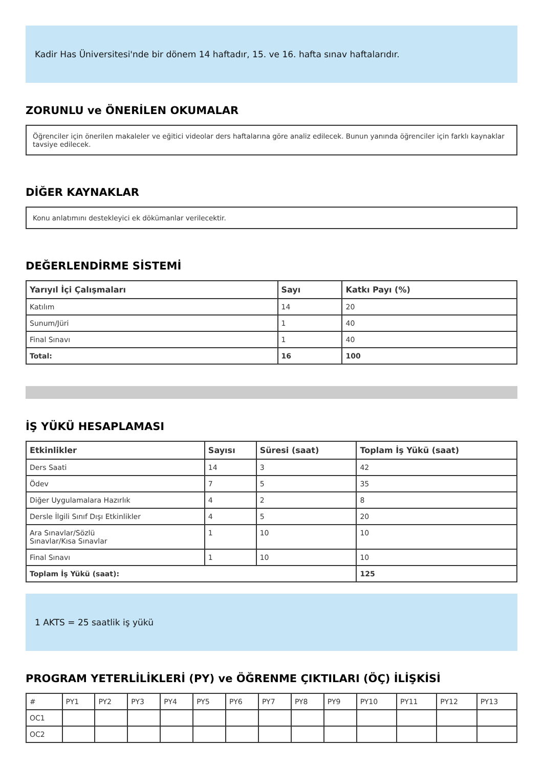Kadir Has Üniversitesi'nde bir dönem 14 haftadır, 15. ve 16. hafta sınav haftalarıdır.
ZORUNLU ve ÖNERİLEN OKUMALAR
Öğrenciler için önerilen makaleler ve eğitici videolar ders haftalarına göre analiz edilecek. Bunun yanında öğrenciler için farklı kaynaklar tavsiye edilecek.
DİĞER KAYNAKLAR
Konu anlatımını destekleyici ek dökümanlar verilecektir.
DEĞERLENDİRME SİSTEMİ
| Yarıyıl İçi Çalışmaları | Sayı | Katkı Payı (%) |
| --- | --- | --- |
| Katılım | 14 | 20 |
| Sunum/Jüri | 1 | 40 |
| Final Sınavı | 1 | 40 |
| Total: | 16 | 100 |
İŞ YÜKÜ HESAPLAMASI
| Etkinlikler | Sayısı | Süresi (saat) | Toplam İş Yükü (saat) |
| --- | --- | --- | --- |
| Ders Saati | 14 | 3 | 42 |
| Ödev | 7 | 5 | 35 |
| Diğer Uygulamalara Hazırlık | 4 | 2 | 8 |
| Dersle İlgili Sınıf Dışı Etkinlikler | 4 | 5 | 20 |
| Ara Sınavlar/Sözlü Sınavlar/Kısa Sınavlar | 1 | 10 | 10 |
| Final Sınavı | 1 | 10 | 10 |
| Toplam İş Yükü (saat): | | | 125 |
1 AKTS = 25 saatlik iş yükü
PROGRAM YETERLİLİKLERİ (PY) ve ÖĞRENME ÇIKTILARI (ÖÇ) İLİŞKİSİ
| # | PY1 | PY2 | PY3 | PY4 | PY5 | PY6 | PY7 | PY8 | PY9 | PY10 | PY11 | PY12 | PY13 |
| OC1 | | | | | | | | | | | | | |
| OC2 | | | | | | | | | | | | | |